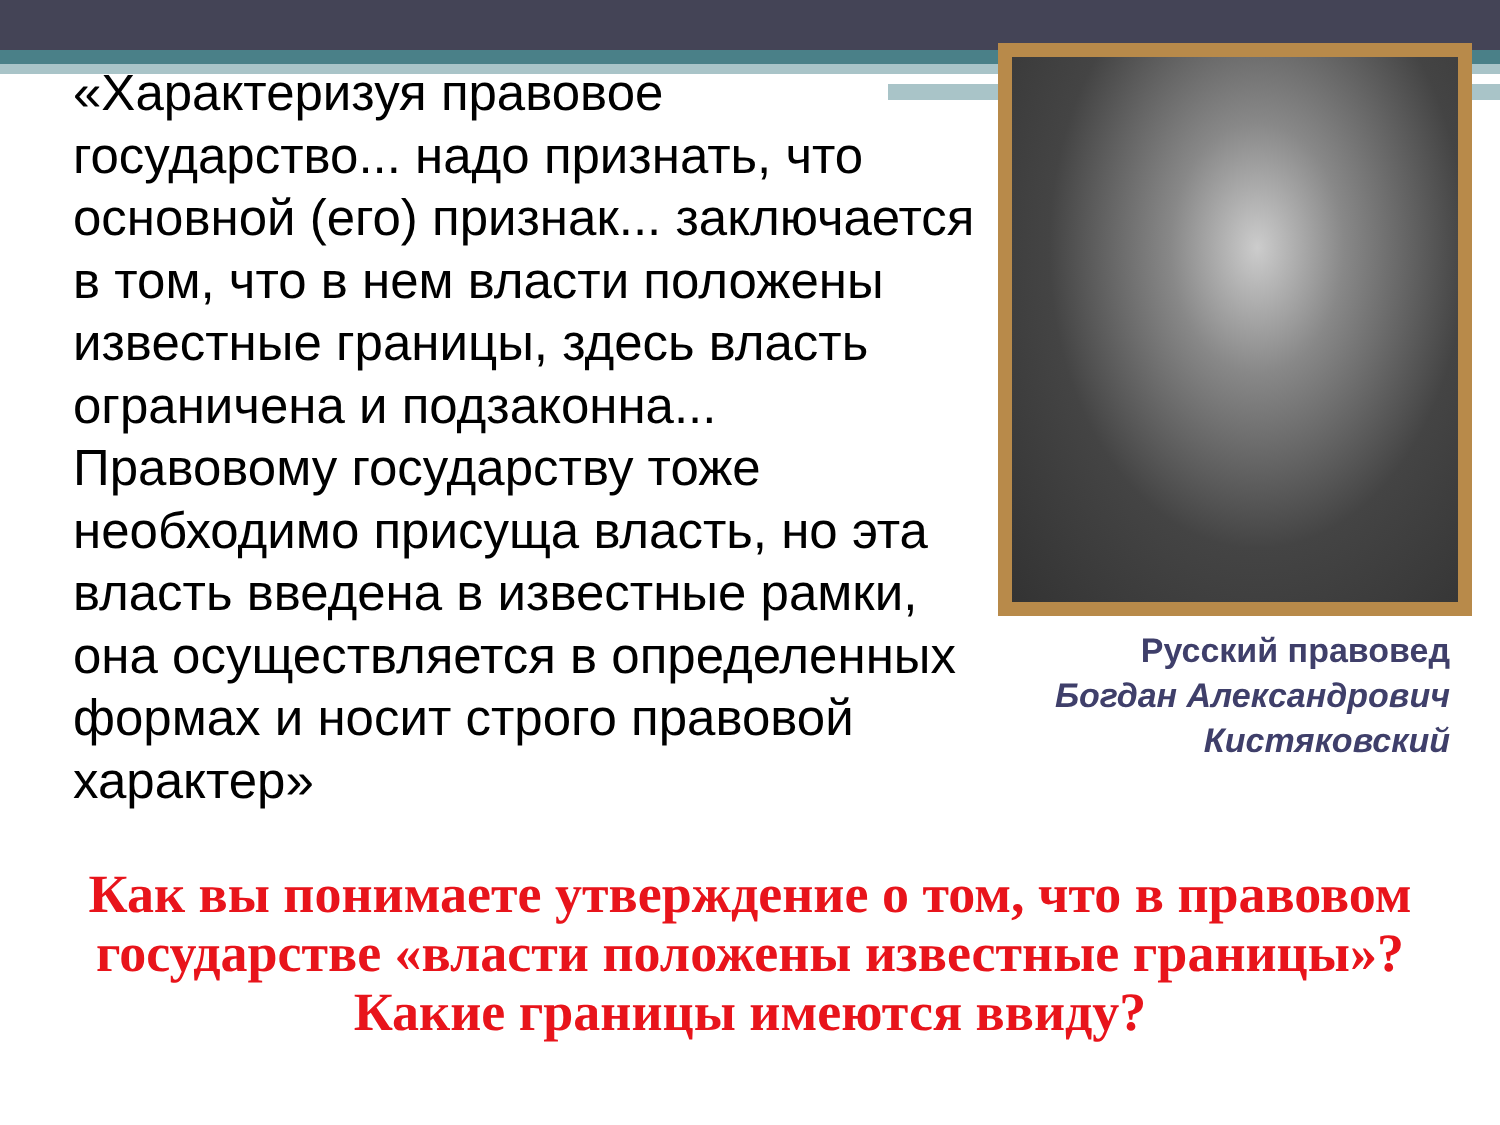«Характеризуя правовое государство... надо признать, что основной (его) признак... заключается в том, что в нем власти положены известные границы, здесь власть ограничена и подзаконна... Правовому государству тоже необходимо присуща власть, но эта власть введена в известные рамки, она осуществляется в определенных формах и носит строго правовой характер»
Русский правовед
Богдан Александрович Кистяковский
Как вы понимаете утверждение о том, что в правовом государстве «власти положены известные границы»? Какие границы имеются ввиду?